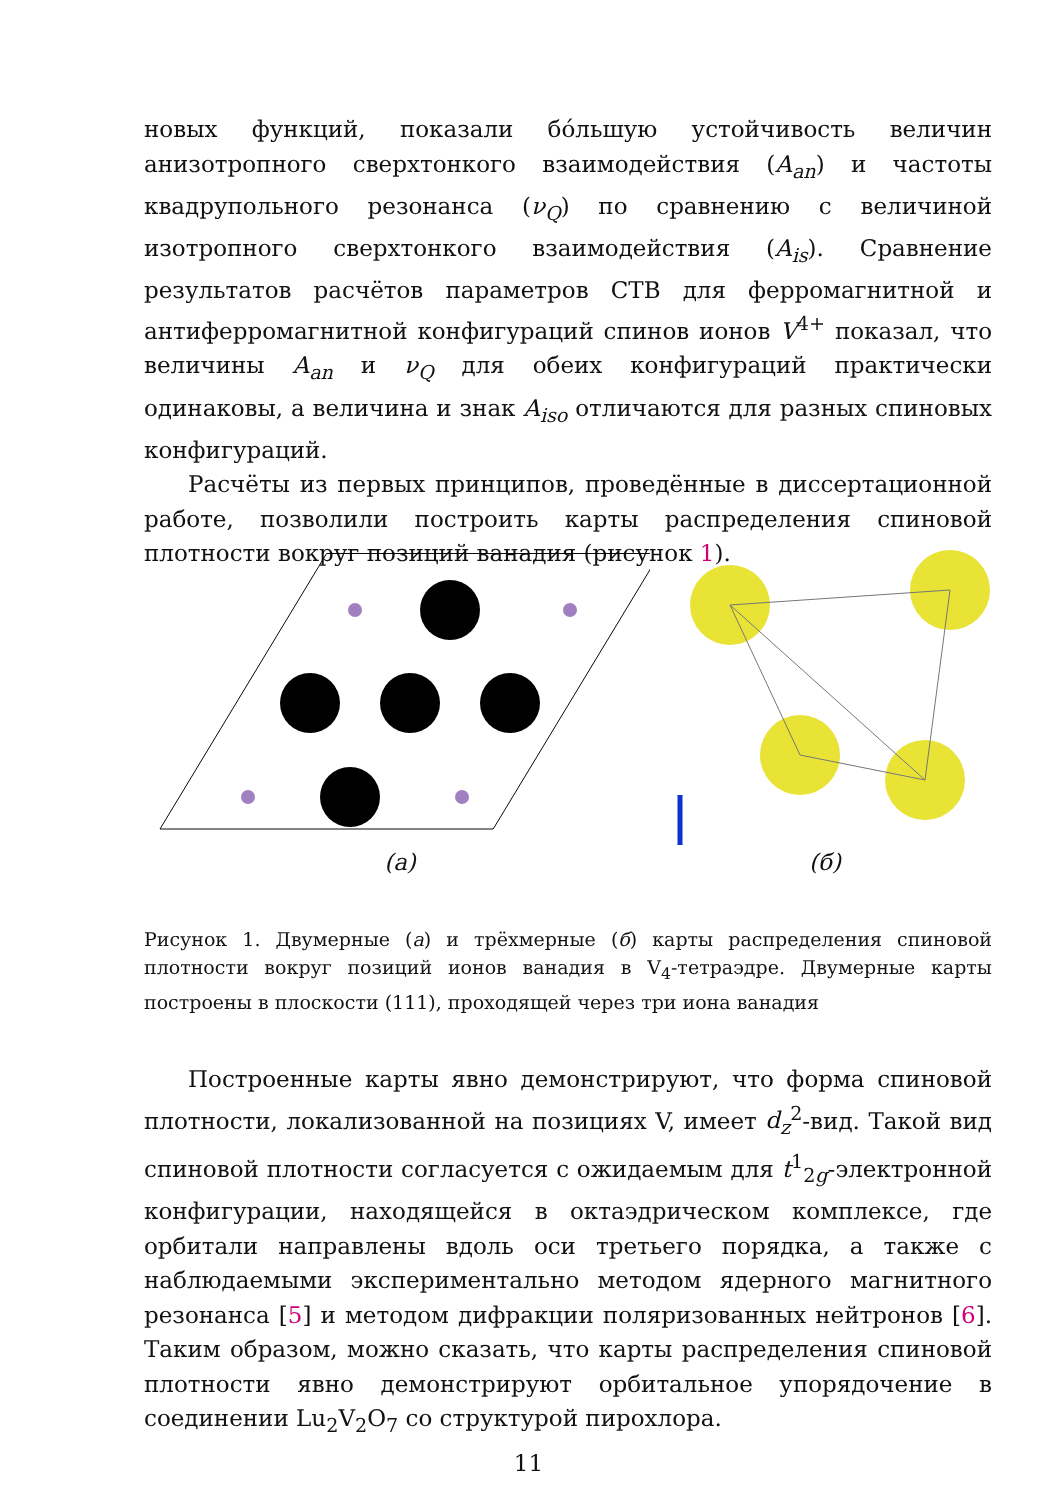новых функций, показали бóльшую устойчивость величин анизотропного сверхтонкого взаимодействия (A<sub>an</sub>) и частоты квадрупольного резонанса (ν<sub>Q</sub>) по сравнению с величиной изотропного сверхтонкого взаимодействия (A<sub>is</sub>). Сравнение результатов расчётов параметров СТВ для ферромагнитной и антиферромагнитной конфигураций спинов ионов V<sup>4+</sup> показал, что величины A<sub>an</sub> и ν<sub>Q</sub> для обеих конфигураций практически одинаковы, а величина и знак A<sub>iso</sub> отличаются для разных спиновых конфигураций.
Расчёты из первых принципов, проведённые в диссертационной работе, позволили построить карты распределения спиновой плотности вокруг позиций ванадия (рисунок 1).
(а) (б)
Рисунок 1. Двумерные (а) и трёхмерные (б) карты распределения спиновой плотности вокруг позиций ионов ванадия в V<sub>4</sub>-тетраэдре. Двумерные карты построены в плоскости (111), проходящей через три иона ванадия
Построенные карты явно демонстрируют, что форма спиновой плотности, локализованной на позициях V, имеет d<sub>z</sub><sup>2</sup>-вид. Такой вид спиновой плотности согласуется с ожидаемым для t<sup>1</sup><sub>2g</sub>-электронной конфигурации, находящейся в октаэдрическом комплексе, где орбитали направлены вдоль оси третьего порядка, а также с наблюдаемыми экспериментально методом ядерного магнитного резонанса [5] и методом дифракции поляризованных нейтронов [6]. Таким образом, можно сказать, что карты распределения спиновой плотности явно демонстрируют орбитальное упорядочение в соединении Lu<sub>2</sub>V<sub>2</sub>O<sub>7</sub> со структурой пирохлора.
11